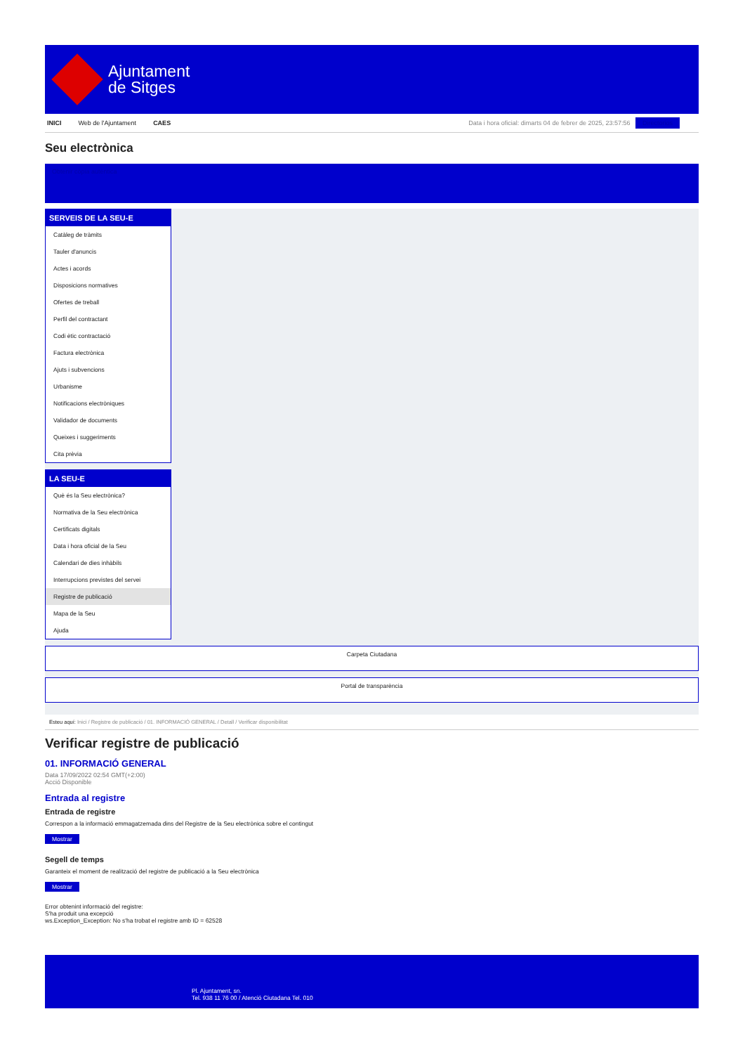Ajuntament
de Sitges
INICI Web de l'Ajuntament CAES Data i hora oficial: dimarts 04 de febrer de 2025, 23:57:56 Directorios
Seu electrònica
Obtenir còpia autèntica
SERVEIS DE LA SEU-E
Catàleg de tràmits
Tauler d'anuncis
Actes i acords
Disposicions normatives
Ofertes de treball
Perfil del contractant
Codi ètic contractació
Factura electrònica
Ajuts i subvencions
Urbanisme
Notificacions electròniques
Validador de documents
Queixes i suggeriments
Cita prèvia
LA SEU-E
Què és la Seu electrònica?
Normativa de la Seu electrònica
Certificats digitals
Data i hora oficial de la Seu
Calendari de dies inhàbils
Interrupcions previstes del servei
Registre de publicació
Mapa de la Seu
Ajuda
Carpeta Ciutadana
Portal de transparència
Esteu aquí: Inici / Registre de publicació / 01. INFORMACIÓ GENERAL / Detall / Verificar disponibilitat
Verificar registre de publicació
01. INFORMACIÓ GENERAL
Data 17/09/2022 02:54 GMT(+2:00)
Acció Disponible
Entrada al registre
Entrada de registre
Correspon a la informació emmagatzemada dins del Registre de la Seu electrònica sobre el contingut
Mostrar
Segell de temps
Garanteix el moment de realització del registre de publicació a la Seu electrònica
Mostrar
Error obtenint informació del registre:
S'ha produit una excepció
ws.Exception_Exception: No s'ha trobat el registre amb ID = 62528
Pl. Ajuntament, sn.
Tel. 938 11 76 00 / Atenció Ciutadana Tel. 010